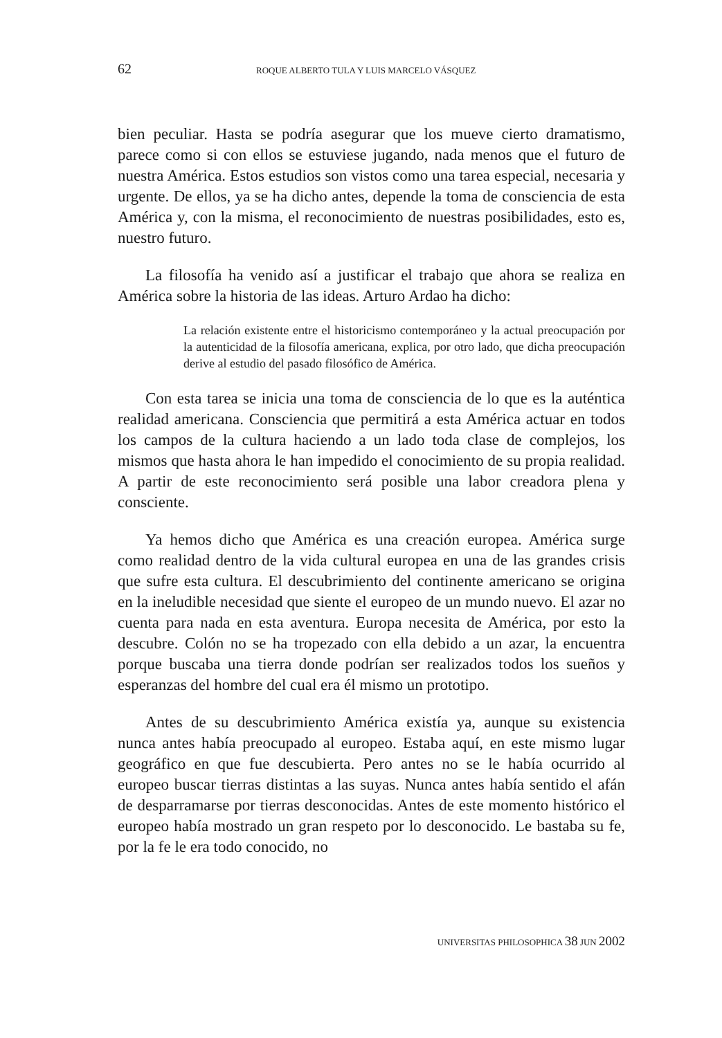62 ROQUE ALBERTO TULA Y LUIS MARCELO VÁSQUEZ
bien peculiar. Hasta se podría asegurar que los mueve cierto dramatismo, parece como si con ellos se estuviese jugando, nada menos que el futuro de nuestra América. Estos estudios son vistos como una tarea especial, necesaria y urgente. De ellos, ya se ha dicho antes, depende la toma de consciencia de esta América y, con la misma, el reconocimiento de nuestras posibilidades, esto es, nuestro futuro.
La filosofía ha venido así a justificar el trabajo que ahora se realiza en América sobre la historia de las ideas. Arturo Ardao ha dicho:
La relación existente entre el historicismo contemporáneo y la actual preocupación por la autenticidad de la filosofía americana, explica, por otro lado, que dicha preocupación derive al estudio del pasado filosófico de América.
Con esta tarea se inicia una toma de consciencia de lo que es la auténtica realidad americana. Consciencia que permitirá a esta América actuar en todos los campos de la cultura haciendo a un lado toda clase de complejos, los mismos que hasta ahora le han impedido el conocimiento de su propia realidad. A partir de este reconocimiento será posible una labor creadora plena y consciente.
Ya hemos dicho que América es una creación europea. América surge como realidad dentro de la vida cultural europea en una de las grandes crisis que sufre esta cultura. El descubrimiento del continente americano se origina en la ineludible necesidad que siente el europeo de un mundo nuevo. El azar no cuenta para nada en esta aventura. Europa necesita de América, por esto la descubre. Colón no se ha tropezado con ella debido a un azar, la encuentra porque buscaba una tierra donde podrían ser realizados todos los sueños y esperanzas del hombre del cual era él mismo un prototipo.
Antes de su descubrimiento América existía ya, aunque su existencia nunca antes había preocupado al europeo. Estaba aquí, en este mismo lugar geográfico en que fue descubierta. Pero antes no se le había ocurrido al europeo buscar tierras distintas a las suyas. Nunca antes había sentido el afán de desparramarse por tierras desconocidas. Antes de este momento histórico el europeo había mostrado un gran respeto por lo desconocido. Le bastaba su fe, por la fe le era todo conocido, no
UNIVERSITAS PHILOSOPHICA 38 JUN 2002